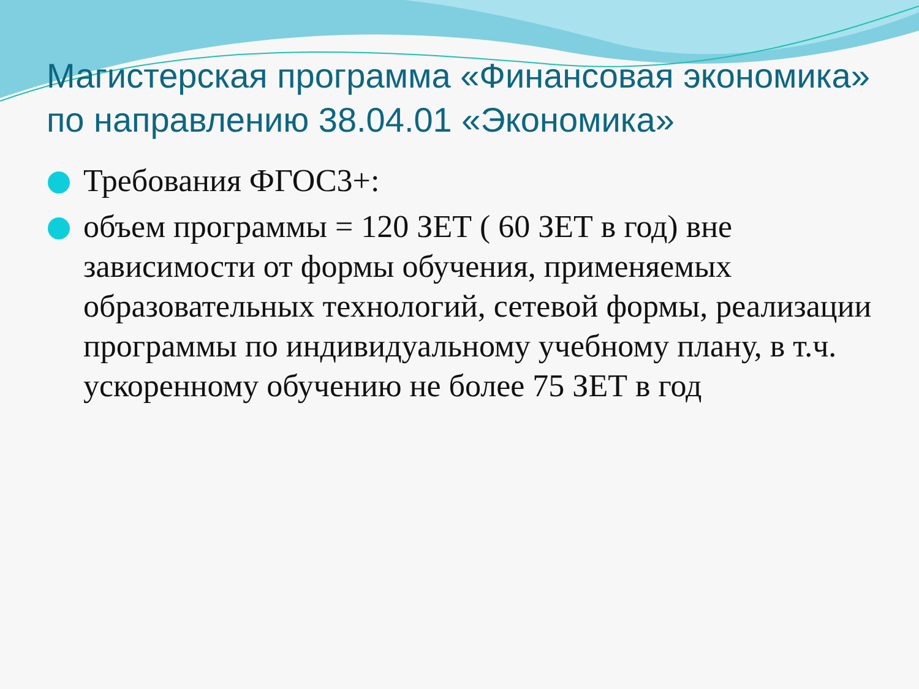Магистерская программа «Финансовая экономика» по направлению 38.04.01 «Экономика»
Требования ФГОС3+:
объем программы = 120 ЗЕТ ( 60 ЗЕТ в год) вне зависимости от формы обучения, применяемых образовательных технологий, сетевой формы, реализации программы по индивидуальному учебному плану, в т.ч. ускоренному обучению не более 75 ЗЕТ в год